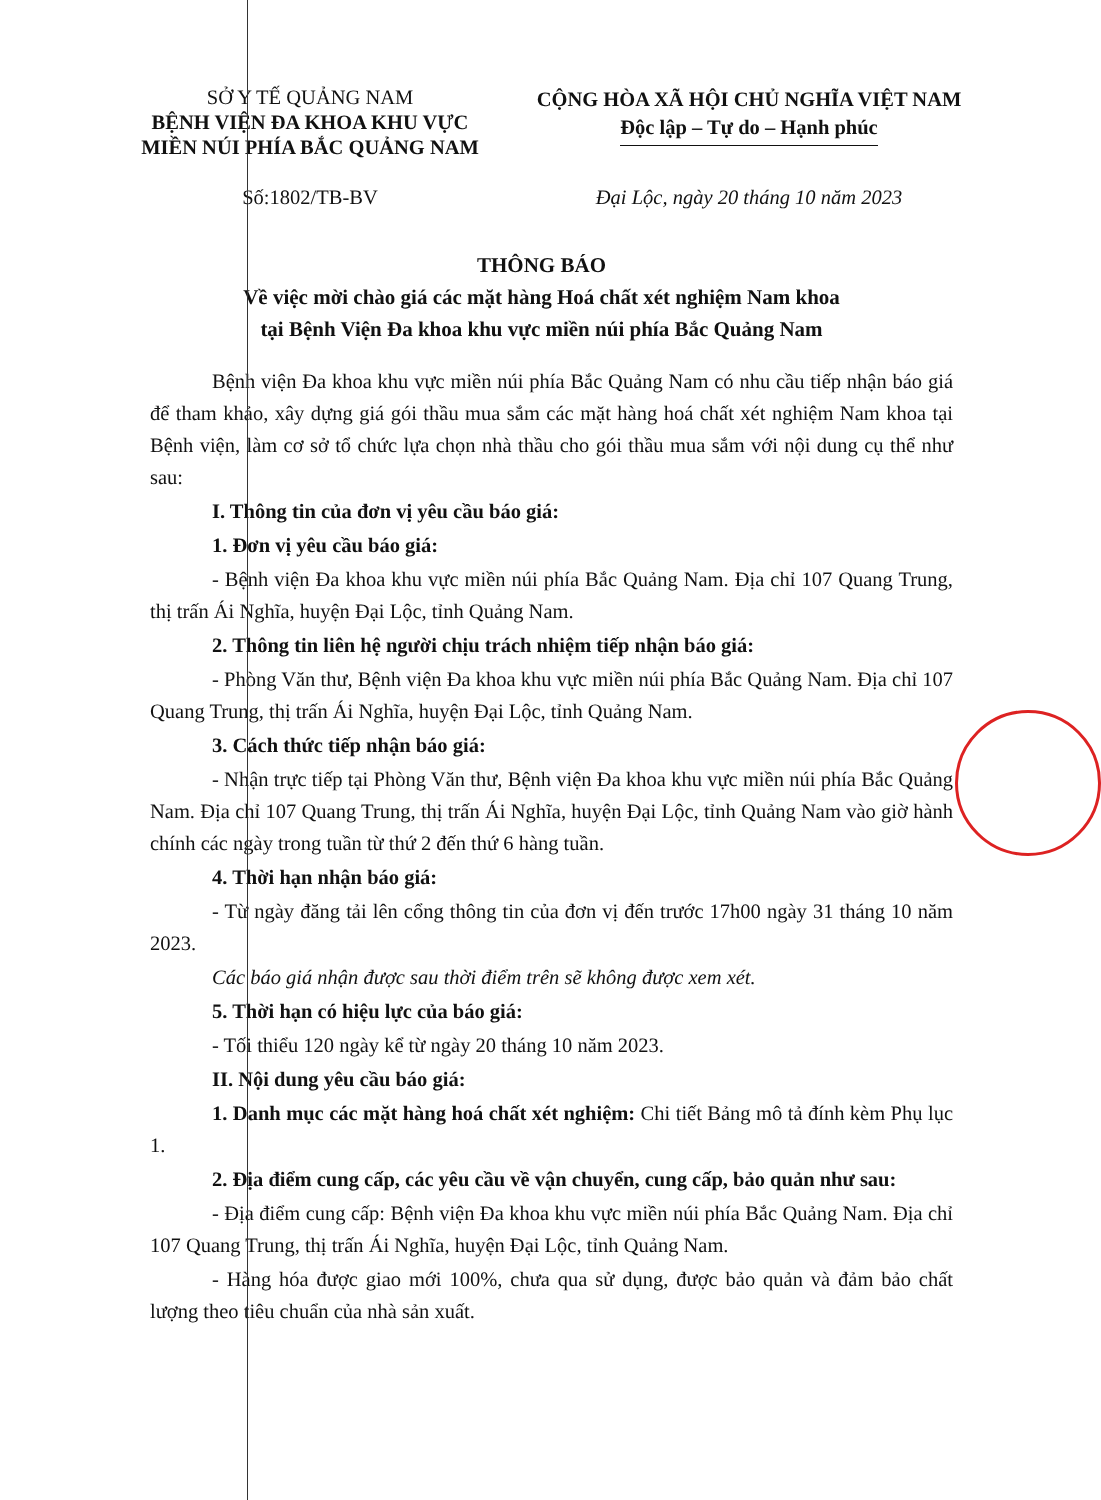SỞ Y TẾ QUẢNG NAM
BỆNH VIỆN ĐA KHOA KHU VỰC
MIỀN NÚI PHÍA BẮC QUẢNG NAM
CỘNG HÒA XÃ HỘI CHỦ NGHĨA VIỆT NAM
Độc lập – Tự do – Hạnh phúc
Số:1802/TB-BV Đại Lộc, ngày 20 tháng 10 năm 2023
THÔNG BÁO
Về việc mời chào giá các mặt hàng Hoá chất xét nghiệm Nam khoa
tại Bệnh Viện Đa khoa khu vực miền núi phía Bắc Quảng Nam
Bệnh viện Đa khoa khu vực miền núi phía Bắc Quảng Nam có nhu cầu tiếp nhận báo giá để tham khảo, xây dựng giá gói thầu mua sắm các mặt hàng hoá chất xét nghiệm Nam khoa tại Bệnh viện, làm cơ sở tổ chức lựa chọn nhà thầu cho gói thầu mua sắm với nội dung cụ thể như sau:
I. Thông tin của đơn vị yêu cầu báo giá:
1. Đơn vị yêu cầu báo giá:
- Bệnh viện Đa khoa khu vực miền núi phía Bắc Quảng Nam. Địa chỉ 107 Quang Trung, thị trấn Ái Nghĩa, huyện Đại Lộc, tỉnh Quảng Nam.
2. Thông tin liên hệ người chịu trách nhiệm tiếp nhận báo giá:
- Phòng Văn thư, Bệnh viện Đa khoa khu vực miền núi phía Bắc Quảng Nam. Địa chỉ 107 Quang Trung, thị trấn Ái Nghĩa, huyện Đại Lộc, tỉnh Quảng Nam.
3. Cách thức tiếp nhận báo giá:
- Nhận trực tiếp tại Phòng Văn thư, Bệnh viện Đa khoa khu vực miền núi phía Bắc Quảng Nam. Địa chỉ 107 Quang Trung, thị trấn Ái Nghĩa, huyện Đại Lộc, tỉnh Quảng Nam vào giờ hành chính các ngày trong tuần từ thứ 2 đến thứ 6 hàng tuần.
4. Thời hạn nhận báo giá:
- Từ ngày đăng tải lên cổng thông tin của đơn vị đến trước 17h00 ngày 31 tháng 10 năm 2023.
Các báo giá nhận được sau thời điểm trên sẽ không được xem xét.
5. Thời hạn có hiệu lực của báo giá:
- Tối thiểu 120 ngày kể từ ngày 20 tháng 10 năm 2023.
II. Nội dung yêu cầu báo giá:
1. Danh mục các mặt hàng hoá chất xét nghiệm: Chi tiết Bảng mô tả đính kèm Phụ lục 1.
2. Địa điểm cung cấp, các yêu cầu về vận chuyển, cung cấp, bảo quản như sau:
- Địa điểm cung cấp: Bệnh viện Đa khoa khu vực miền núi phía Bắc Quảng Nam. Địa chỉ 107 Quang Trung, thị trấn Ái Nghĩa, huyện Đại Lộc, tỉnh Quảng Nam.
- Hàng hóa được giao mới 100%, chưa qua sử dụng, được bảo quản và đảm bảo chất lượng theo tiêu chuẩn của nhà sản xuất.